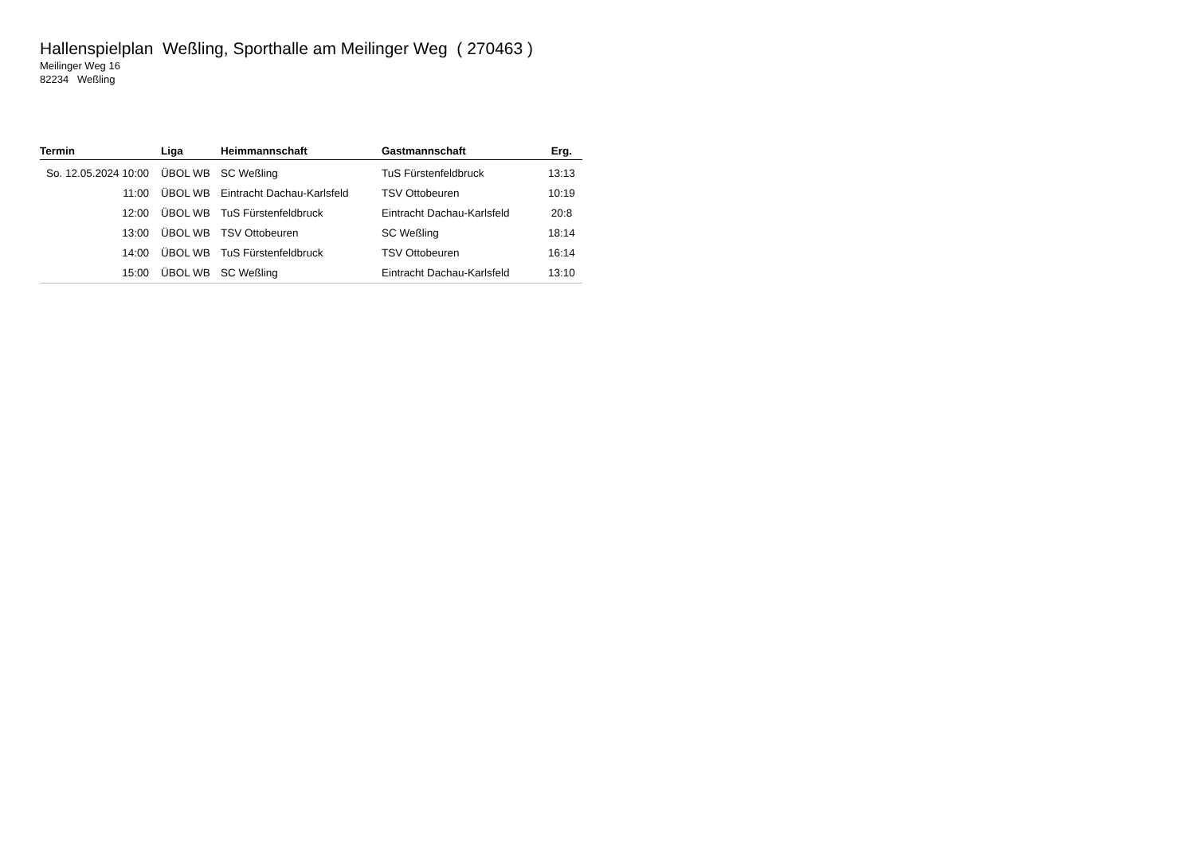Hallenspielplan Weßling, Sporthalle am Meilinger Weg ( 270463 )
Meilinger Weg 16
82234 Weßling
| Termin | Liga | Heimmannschaft | Gastmannschaft | Erg. |
| --- | --- | --- | --- | --- |
| So. 12.05.2024 10:00 | ÜBOL WB | SC Weßling | TuS Fürstenfeldbruck | 13:13 |
| 11:00 | ÜBOL WB | Eintracht Dachau-Karlsfeld | TSV Ottobeuren | 10:19 |
| 12:00 | ÜBOL WB | TuS Fürstenfeldbruck | Eintracht Dachau-Karlsfeld | 20:8 |
| 13:00 | ÜBOL WB | TSV Ottobeuren | SC Weßling | 18:14 |
| 14:00 | ÜBOL WB | TuS Fürstenfeldbruck | TSV Ottobeuren | 16:14 |
| 15:00 | ÜBOL WB | SC Weßling | Eintracht Dachau-Karlsfeld | 13:10 |